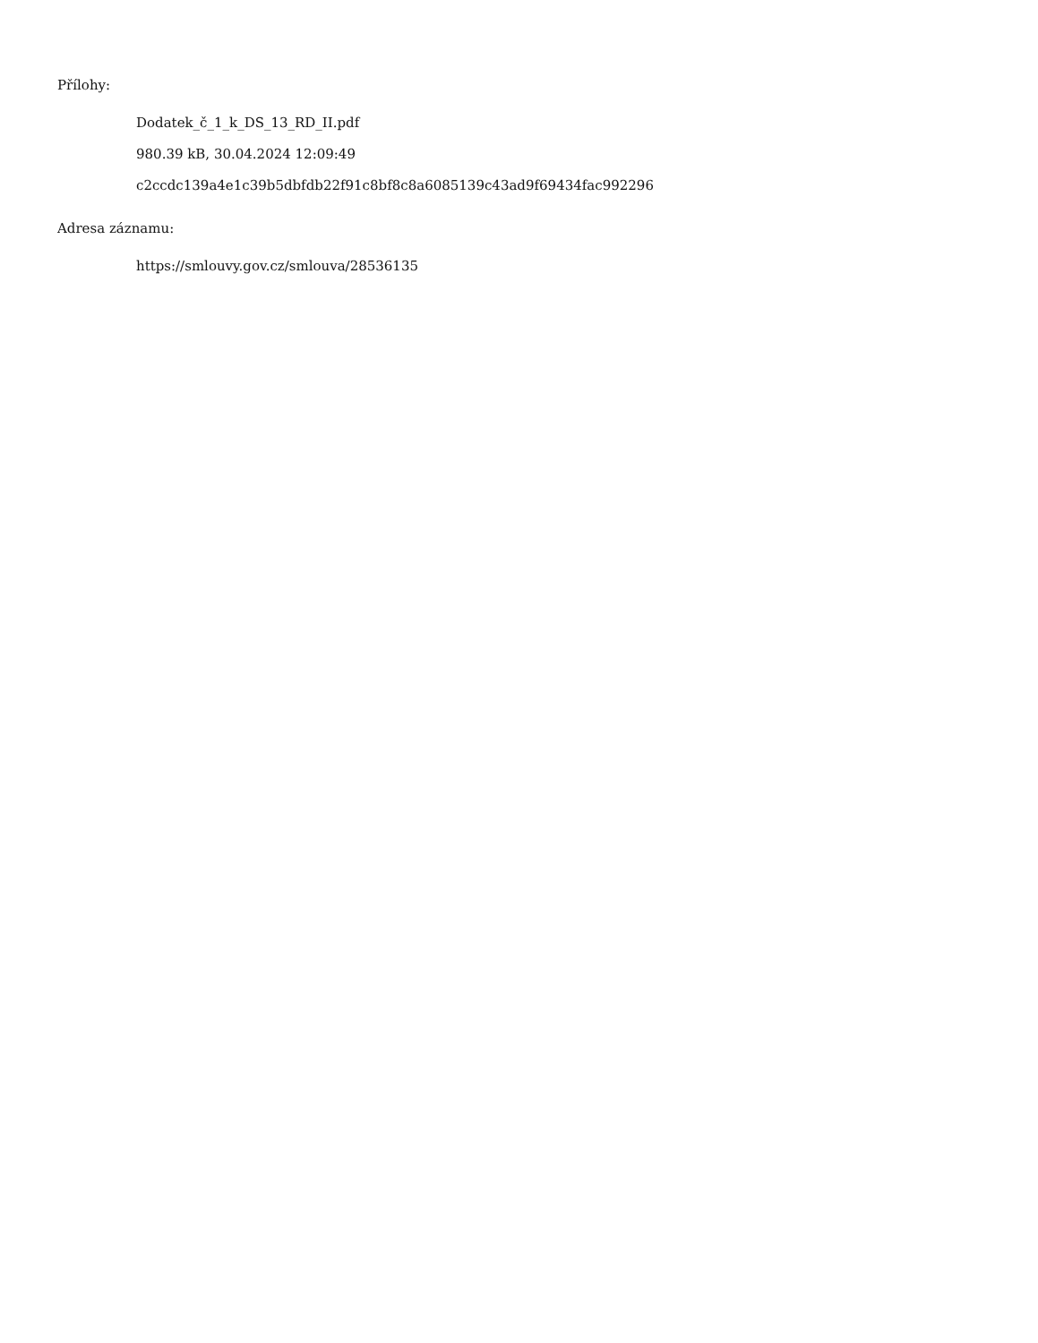Přílohy:
Dodatek_č_1_k_DS_13_RD_II.pdf
980.39 kB, 30.04.2024 12:09:49
c2ccdc139a4e1c39b5dbfdb22f91c8bf8c8a6085139c43ad9f69434fac992296
Adresa záznamu:
https://smlouvy.gov.cz/smlouva/28536135